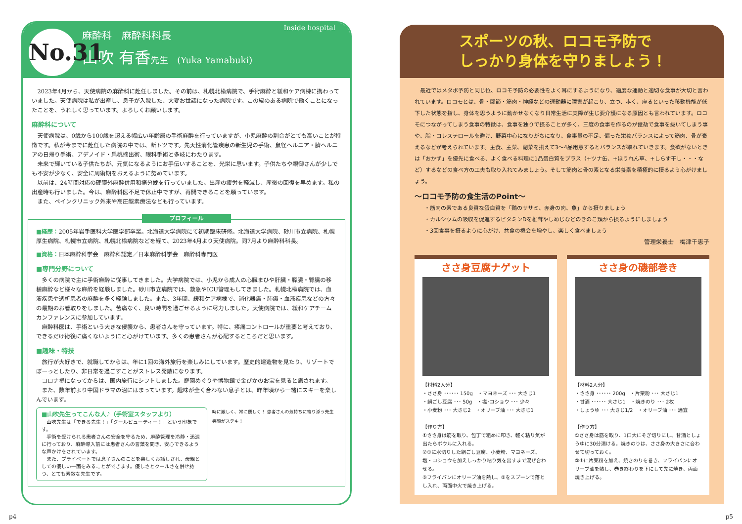No.31
Inside hospital
麻酔科　麻酔科科長
山吹 有香先生　(Yuka Yamabuki)
　2023年4月から、天使病院の麻酔科に赴任しました。その前は、札幌北楡病院で、手術麻酔と緩和ケア病棟に携わっていました。天使病院は私が出産し、息子が入院した、大変お世話になった病院です。この縁のある病院で働くことになったことを、うれしく思っています。よろしくお願いします。
麻酔科について
　天使病院は、0歳から100歳を超える幅広い年齢層の手術麻酔を行っていますが、小児麻酔の割合がとても高いことが特徴です。私が今までに赴任した病院の中では、断トツです。先天性消化管疾患の新生児の手術、鼠径ヘルニア・臍ヘルニアの日帰り手術、アデノイド・扁桃摘出術、眼科手術と多岐にわたります。
　未来で輝いている子供たちが、元気になるようにお手伝いすることを、光栄に思います。子供たちや親御さんが少しでも不安が少なく、安全に周術期をおえるように努めています。
　以前は、24時間対応の硬膜外麻酔併用和痛分娩を行っていました。出産の疲労を軽減し、産後の回復を早めます。私の出産時も行いました。今は、麻酔科医不足で休止中ですが、再開できることを願っています。
　また、ペインクリニック外来や高圧酸素療法なども行っています。
プロフィール
■経歴：2005年岩手医科大学医学部卒業。北海道大学病院にて初期臨床研修。北海道大学病院、砂川市立病院、札幌厚生病院、札幌市立病院、札幌北楡病院などを経て、2023年4月より天使病院。同7月より麻酔科科長。
■資格：日本麻酔科学会　麻酔科認定／日本麻酔科学会　麻酔科専門医
■専門分野について
　多くの病院で主に手術麻酔に従事してきました。大学病院では、小児から成人の心臓まひや肝臓・膵臓・腎臓の移植麻酔など様々な麻酔を経験しました。砂川市立病院では、救急やICU管理もしてきました。札幌北楡病院では、血液疾患や透析患者の麻酔を多く経験しました。また、3年間、緩和ケア病棟で、消化器癌・肺癌・血液疾患などの方々の最期のお看取りをしました。苦痛なく、良い時間を過ごせるように尽力しました。天使病院では、緩和ケアチームカンファレンスに参加しています。
　麻酔科医は、手術という大きな侵襲から、患者さんを守っています。特に、疼痛コントロールが重要と考えており、できるだけ術後に痛くないようにと心がけています。多くの患者さんが心配するところだと思います。
■趣味・特技
　旅行が大好きで、就職してからは、年に1回の海外旅行を楽しみにしています。歴史的建造物を見たり、リゾートでぼーっとしたり、非日常を過ごすことがストレス発散になります。
　コロナ禍になってからは、国内旅行にシフトしました。庭園めぐりや博物館で金ぴかのお宝を見ると癒されます。
　また、数年前より中国ドラマの沼にはまっています。趣味が全く合わない息子とは、昨年頃から一緒にスキーを楽しんでいます。
■山吹先生ってこんな人♪（手術室スタッフより）
　山吹先生は「できる先生！」「クールビューティー！」という印象です。
　手術を受けられる患者さんの安全を守るため、麻酔管理を冷静・迅速に行っており、麻酔導入前には患者さんの言葉を聞き、安心できるような声かけをされています。
　また、プライベートでは息子さんのことを楽しくお話しされ、母親としての優しい一面をみることができます。優しさとクールさを併せ持つ、とても素敵な先生です。
時に厳しく、常に優しく！ 患者さんの気持ちに寄り添う先生 笑顔がステキ！
スポーツの秋、ロコモ予防で
しっかり身体を守りましょう！
　最近ではメタボ予防と同じ位、ロコモ予防の必要性をよく耳にするようになり、適度な運動と適切な食事が大切と言われています。ロコモとは、骨・関節・筋肉・神経などの運動器に障害が起こり、立つ、歩く、座るといった移動機能が低下した状態を指し、身体を思うように動かせなくなり日常生活に支障が生じ要介護になる原因とも言われています。ロコモにつながってしまう食事の特徴は、食事を独りで摂ることが多く、三度の食事を作るのが億劫で食事を抜いてしまう事や、脂・コレステロールを避け、野菜中心になりがちになり、食事量の不足、偏った栄養バランスによって筋肉、骨が衰えるなどが考えられています。主食、主菜、副菜を揃えて3〜4品用意するとバランスが取れていきます。食欲がないときは「おかず」を優先に食べる、よく食べる料理に1品蛋白質をプラス（+ツナ缶、+ほうれん草、+しらす干し・・・など）するなどの食べ方の工夫も取り入れてみましょう。そして筋肉と骨の素となる栄養素を積極的に摂るよう心がけましょう。
〜ロコモ予防の食生活のPoint〜
・筋肉の素である良質な蛋白質を「鶏のササミ、赤身の肉、魚」から摂りましょう
・カルシウムの吸収を促進するビタミンDを椎茸やしめじなどのきのこ類から摂るようにしましょう
・3回食事を摂るように心がけ、共食の機会を増やし、楽しく食べましょう
管理栄養士　梅津千恵子
ささ身豆腐ナゲット
【材料2人分】
・ささ身 ･･････ 150g　・マヨネーズ ･･･ 大さじ1
・絹ごし豆腐 ･･･ 50g　・塩･コショウ ･･･ 少々
・小麦粉 ･･･ 大さじ2　・オリーブ油 ･･･ 大さじ1
【作り方】
①ささ身は筋を取り、包丁で粗めに叩き、軽く粘り気が出たらボウルに入れる。
②①に水切りした絹ごし豆腐、小麦粉、マヨネーズ、塩・コショウを加えしっかり粘り気を出すまで混ぜ合わせる。
③フライパンにオリーブ油を熱し、②をスプーンで落とし入れ、両面中火で焼き上げる。
ささ身の磯部巻き
【材料2人分】
・ささ身 ･･････ 200g　・片栗粉 ･･･ 大さじ1
・甘酒 ･･････ 大さじ1　・焼きのり ･･･ 2枚
・しょうゆ ･･･ 大さじ1/2　・オリーブ油 ･･･ 適宜
【作り方】
①ささ身は筋を取り、1口大にそぎ切りにし、甘酒としょうゆに30分漬ける。焼きのりは、ささ身の大きさに合わせて切っておく。
②①に片栗粉を加え、焼きのりを巻き、フライパンにオリーブ油を熱し、巻き終わりを下にして先に焼き、両面焼き上げる。
p4 p5